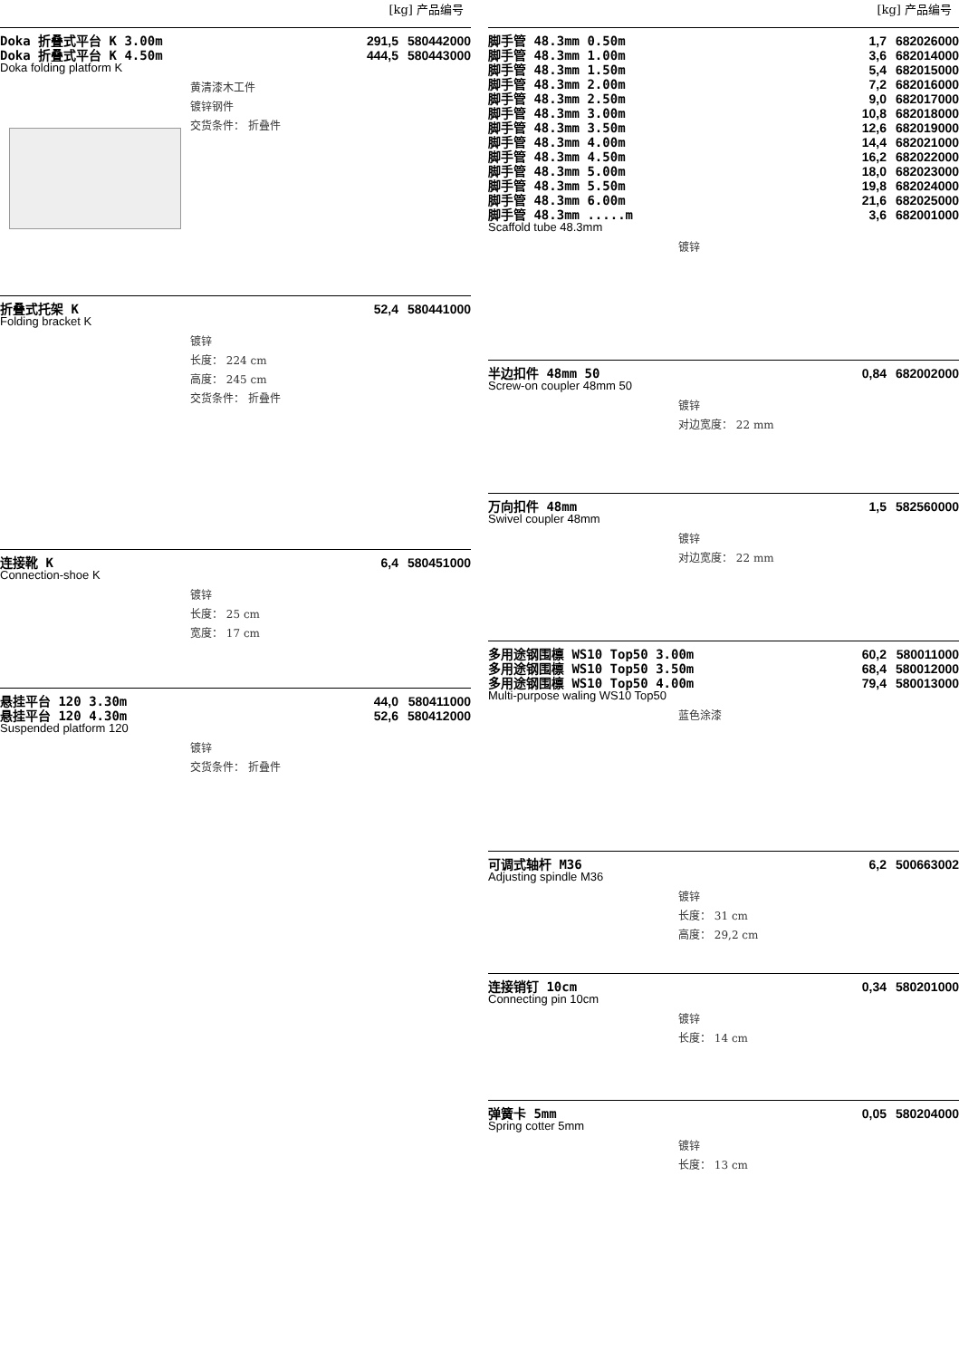[kg] 产品编号
| Doka 折叠式平台 K 3.00m | 291,5 | 580442000 |
| Doka 折叠式平台 K 4.50m | 444,5 | 580443000 |
Doka folding platform K
黄清漆木工件
镀锌钢件
交货条件： 折叠件
| 折叠式托架 K | 52,4 | 580441000 |
Folding bracket K
镀锌
长度： 224 cm
高度： 245 cm
交货条件： 折叠件
| 连接靴 K | 6,4 | 580451000 |
Connection-shoe K
镀锌
长度： 25 cm
宽度： 17 cm
| 悬挂平台 120 3.30m | 44,0 | 580411000 |
| 悬挂平台 120 4.30m | 52,6 | 580412000 |
Suspended platform 120
镀锌
交货条件： 折叠件
[kg] 产品编号
| 脚手管 48.3mm 0.50m | 1,7 | 682026000 |
| 脚手管 48.3mm 1.00m | 3,6 | 682014000 |
| 脚手管 48.3mm 1.50m | 5,4 | 682015000 |
| 脚手管 48.3mm 2.00m | 7,2 | 682016000 |
| 脚手管 48.3mm 2.50m | 9,0 | 682017000 |
| 脚手管 48.3mm 3.00m | 10,8 | 682018000 |
| 脚手管 48.3mm 3.50m | 12,6 | 682019000 |
| 脚手管 48.3mm 4.00m | 14,4 | 682021000 |
| 脚手管 48.3mm 4.50m | 16,2 | 682022000 |
| 脚手管 48.3mm 5.00m | 18,0 | 682023000 |
| 脚手管 48.3mm 5.50m | 19,8 | 682024000 |
| 脚手管 48.3mm 6.00m | 21,6 | 682025000 |
| 脚手管 48.3mm .....m | 3,6 | 682001000 |
Scaffold tube 48.3mm
镀锌
| 半边扣件 48mm 50 | 0,84 | 682002000 |
Screw-on coupler 48mm 50
镀锌
对边宽度： 22 mm
| 万向扣件 48mm | 1,5 | 582560000 |
Swivel coupler 48mm
镀锌
对边宽度： 22 mm
| 多用途钢围檩 WS10 Top50 3.00m | 60,2 | 580011000 |
| 多用途钢围檩 WS10 Top50 3.50m | 68,4 | 580012000 |
| 多用途钢围檩 WS10 Top50 4.00m | 79,4 | 580013000 |
Multi-purpose waling WS10 Top50
蓝色涂漆
| 可调式轴杆 M36 | 6,2 | 500663002 |
Adjusting spindle M36
镀锌
长度： 31 cm
高度： 29,2 cm
| 连接销钉 10cm | 0,34 | 580201000 |
Connecting pin 10cm
镀锌
长度： 14 cm
| 弹簧卡 5mm | 0,05 | 580204000 |
Spring cotter 5mm
镀锌
长度： 13 cm